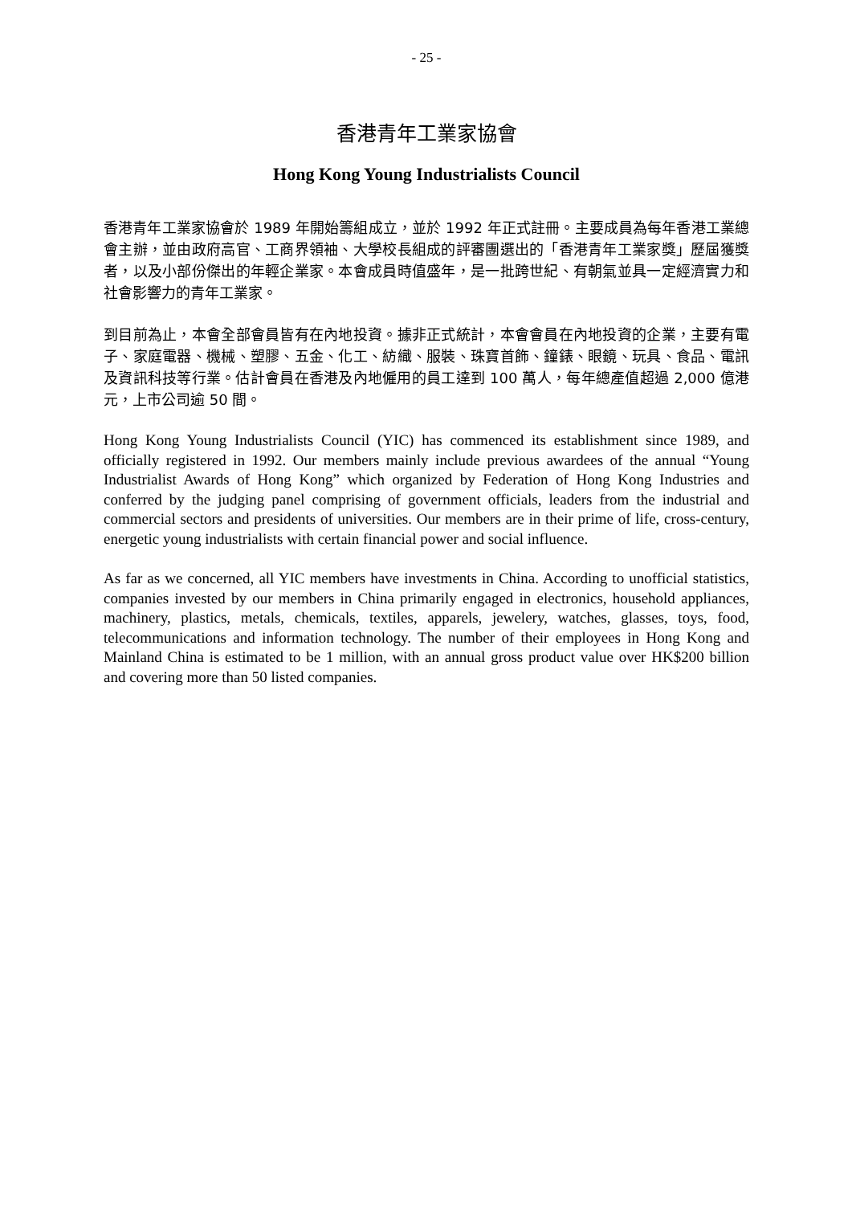- 25 -
香港青年工業家協會
Hong Kong Young Industrialists Council
香港青年工業家協會於 1989 年開始籌組成立，並於 1992 年正式註冊。主要成員為每年香港工業總會主辦，並由政府高官、工商界領袖、大學校長組成的評審團選出的「香港青年工業家獎」歷屆獲獎者，以及小部份傑出的年輕企業家。本會成員時值盛年，是一批跨世紀、有朝氣並具一定經濟實力和社會影響力的青年工業家。
到目前為止，本會全部會員皆有在內地投資。據非正式統計，本會會員在內地投資的企業，主要有電子、家庭電器、機械、塑膠、五金、化工、紡織、服裝、珠寶首飾、鐘錶、眼鏡、玩具、食品、電訊及資訊科技等行業。估計會員在香港及內地僱用的員工達到 100 萬人，每年總產值超過 2,000 億港元，上市公司逾 50 間。
Hong Kong Young Industrialists Council (YIC) has commenced its establishment since 1989, and officially registered in 1992. Our members mainly include previous awardees of the annual “Young Industrialist Awards of Hong Kong” which organized by Federation of Hong Kong Industries and conferred by the judging panel comprising of government officials, leaders from the industrial and commercial sectors and presidents of universities. Our members are in their prime of life, cross-century, energetic young industrialists with certain financial power and social influence.
As far as we concerned, all YIC members have investments in China. According to unofficial statistics, companies invested by our members in China primarily engaged in electronics, household appliances, machinery, plastics, metals, chemicals, textiles, apparels, jewelery, watches, glasses, toys, food, telecommunications and information technology. The number of their employees in Hong Kong and Mainland China is estimated to be 1 million, with an annual gross product value over HK$200 billion and covering more than 50 listed companies.